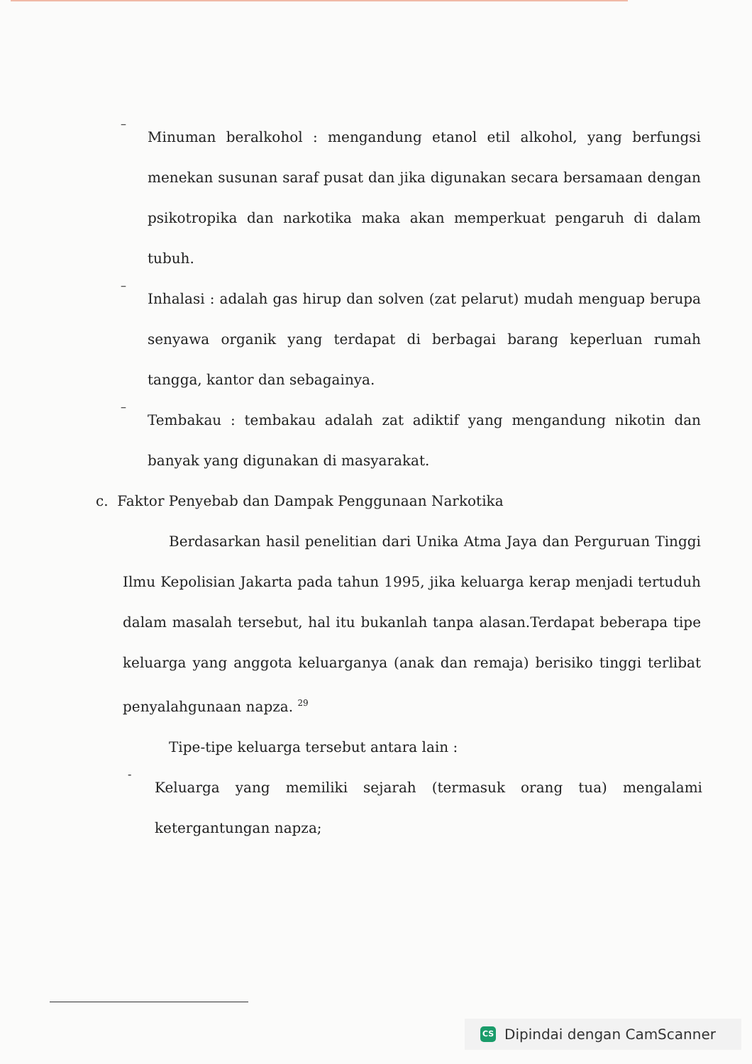–
Minuman beralkohol : mengandung etanol etil alkohol, yang berfungsi menekan susunan saraf pusat dan jika digunakan secara bersamaan dengan psikotropika dan narkotika maka akan memperkuat pengaruh di dalam tubuh.
–
Inhalasi : adalah gas hirup dan solven (zat pelarut) mudah menguap berupa senyawa organik yang terdapat di berbagai barang keperluan rumah tangga, kantor dan sebagainya.
–
Tembakau : tembakau adalah zat adiktif yang mengandung nikotin dan banyak yang digunakan di masyarakat.
c. Faktor Penyebab dan Dampak Penggunaan Narkotika
Berdasarkan hasil penelitian dari Unika Atma Jaya dan Perguruan Tinggi Ilmu Kepolisian Jakarta pada tahun 1995, jika keluarga kerap menjadi tertuduh dalam masalah tersebut, hal itu bukanlah tanpa alasan.Terdapat beberapa tipe keluarga yang anggota keluarganya (anak dan remaja) berisiko tinggi terlibat penyalahgunaan napza. <sup>29</sup>
Tipe-tipe keluarga tersebut antara lain :
-
Keluarga yang memiliki sejarah (termasuk orang tua) mengalami ketergantungan napza;
CS Dipindai dengan CamScanner